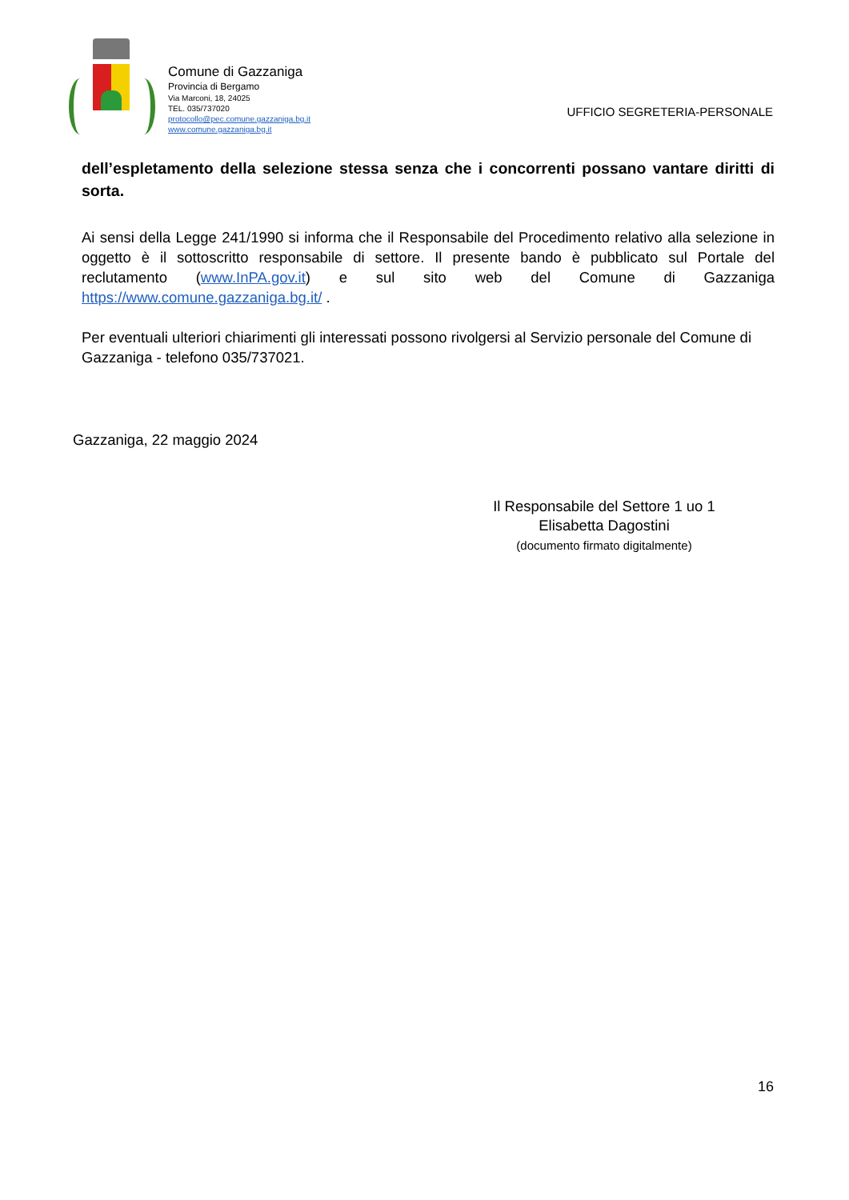Comune di Gazzaniga
Provincia di Bergamo
Via Marconi, 18, 24025
TEL. 035/737020
protocollo@pec.comune.gazzaniga.bg.it
www.comune.gazzaniga.bg.it
UFFICIO SEGRETERIA-PERSONALE
dell’espletamento della selezione stessa senza che i concorrenti possano vantare diritti di sorta.
Ai sensi della Legge 241/1990 si informa che il Responsabile del Procedimento relativo alla selezione in oggetto è il sottoscritto responsabile di settore. Il presente bando è pubblicato sul Portale del reclutamento (www.InPA.gov.it) e sul sito web del Comune di Gazzaniga https://www.comune.gazzaniga.bg.it/ .
Per eventuali ulteriori chiarimenti gli interessati possono rivolgersi al Servizio personale del Comune di Gazzaniga - telefono 035/737021.
Gazzaniga, 22 maggio 2024
Il Responsabile del Settore 1 uo 1
Elisabetta Dagostini
(documento firmato digitalmente)
16